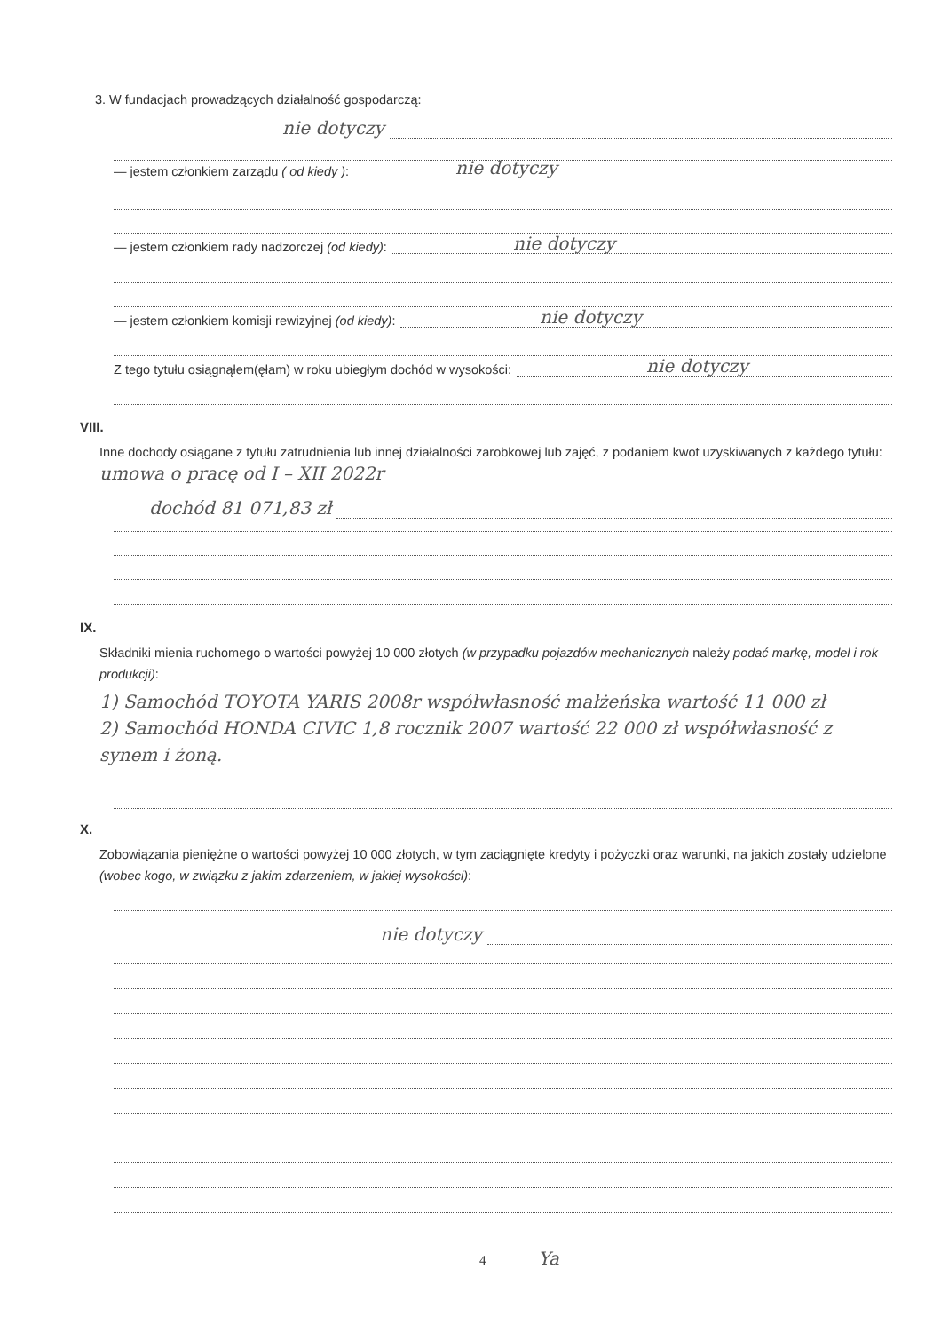3. W fundacjach prowadzących działalność gospodarczą:
nie dotyczy
— jestem członkiem zarządu ( od kiedy ): nie dotyczy
— jestem członkiem rady nadzorczej (od kiedy): nie dotyczy
— jestem członkiem komisji rewizyjnej (od kiedy): nie dotyczy
Z tego tytułu osiągnąłem(ęłam) w roku ubiegłym dochód w wysokości: nie dotyczy
VIII.
Inne dochody osiągane z tytułu zatrudnienia lub innej działalności zarobkowej lub zajęć, z podaniem kwot uzyskiwanych z każdego tytułu: umowa o pracę od I – XII 2022r
dochód 81 071,83 zł
IX.
Składniki mienia ruchomego o wartości powyżej 10 000 złotych (w przypadku pojazdów mechanicznych należy podać markę, model i rok produkcji):
1) Samochód TOYOTA YARIS 2008r współwłasność małżeńska wartość 11 000 zł
2) Samochód HONDA CIVIC 1,8 rocznik 2007 wartość 22 000 zł współwłasność z synem i żoną.
X.
Zobowiązania pieniężne o wartości powyżej 10 000 złotych, w tym zaciągnięte kredyty i pożyczki oraz warunki, na jakich zostały udzielone (wobec kogo, w związku z jakim zdarzeniem, w jakiej wysokości):
nie dotyczy
4 Ya